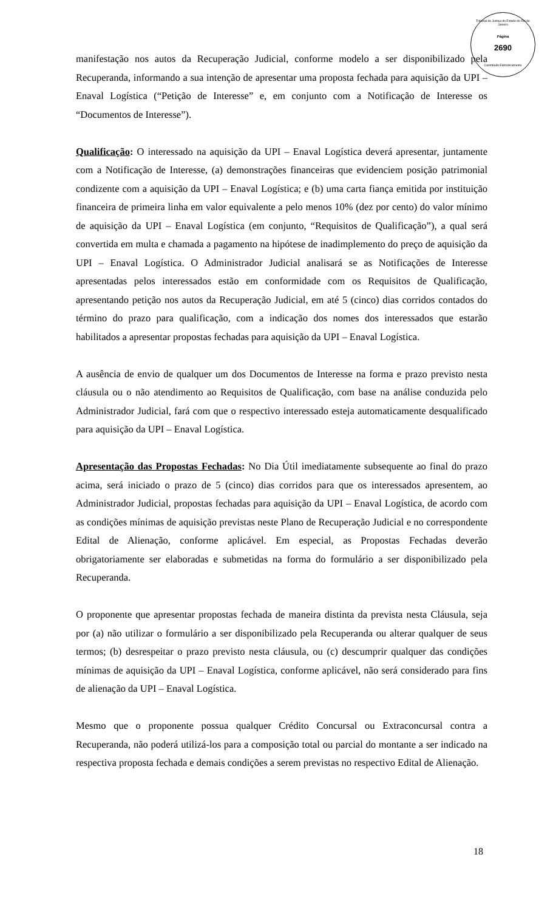Tribunal de Justiça do Estado do Rio de Janeiro
Página
2690
Carimbado Eletronicamente
manifestação nos autos da Recuperação Judicial, conforme modelo a ser disponibilizado pela Recuperanda, informando a sua intenção de apresentar uma proposta fechada para aquisição da UPI – Enaval Logística (“Petição de Interesse” e, em conjunto com a Notificação de Interesse os “Documentos de Interesse”).
Qualificação: O interessado na aquisição da UPI – Enaval Logística deverá apresentar, juntamente com a Notificação de Interesse, (a) demonstrações financeiras que evidenciem posição patrimonial condizente com a aquisição da UPI – Enaval Logística; e (b) uma carta fiança emitida por instituição financeira de primeira linha em valor equivalente a pelo menos 10% (dez por cento) do valor mínimo de aquisição da UPI – Enaval Logística (em conjunto, “Requisitos de Qualificação”), a qual será convertida em multa e chamada a pagamento na hipótese de inadimplemento do preço de aquisição da UPI – Enaval Logística. O Administrador Judicial analisará se as Notificações de Interesse apresentadas pelos interessados estão em conformidade com os Requisitos de Qualificação, apresentando petição nos autos da Recuperação Judicial, em até 5 (cinco) dias corridos contados do término do prazo para qualificação, com a indicação dos nomes dos interessados que estarão habilitados a apresentar propostas fechadas para aquisição da UPI – Enaval Logística.
A ausência de envio de qualquer um dos Documentos de Interesse na forma e prazo previsto nesta cláusula ou o não atendimento ao Requisitos de Qualificação, com base na análise conduzida pelo Administrador Judicial, fará com que o respectivo interessado esteja automaticamente desqualificado para aquisição da UPI – Enaval Logística.
Apresentação das Propostas Fechadas: No Dia Útil imediatamente subsequente ao final do prazo acima, será iniciado o prazo de 5 (cinco) dias corridos para que os interessados apresentem, ao Administrador Judicial, propostas fechadas para aquisição da UPI – Enaval Logística, de acordo com as condições mínimas de aquisição previstas neste Plano de Recuperação Judicial e no correspondente Edital de Alienação, conforme aplicável. Em especial, as Propostas Fechadas deverão obrigatoriamente ser elaboradas e submetidas na forma do formulário a ser disponibilizado pela Recuperanda.
O proponente que apresentar propostas fechada de maneira distinta da prevista nesta Cláusula, seja por (a) não utilizar o formulário a ser disponibilizado pela Recuperanda ou alterar qualquer de seus termos; (b) desrespeitar o prazo previsto nesta cláusula, ou (c) descumprir qualquer das condições mínimas de aquisição da UPI – Enaval Logística, conforme aplicável, não será considerado para fins de alienação da UPI – Enaval Logística.
Mesmo que o proponente possua qualquer Crédito Concursal ou Extraconcursal contra a Recuperanda, não poderá utilizá-los para a composição total ou parcial do montante a ser indicado na respectiva proposta fechada e demais condições a serem previstas no respectivo Edital de Alienação.
18